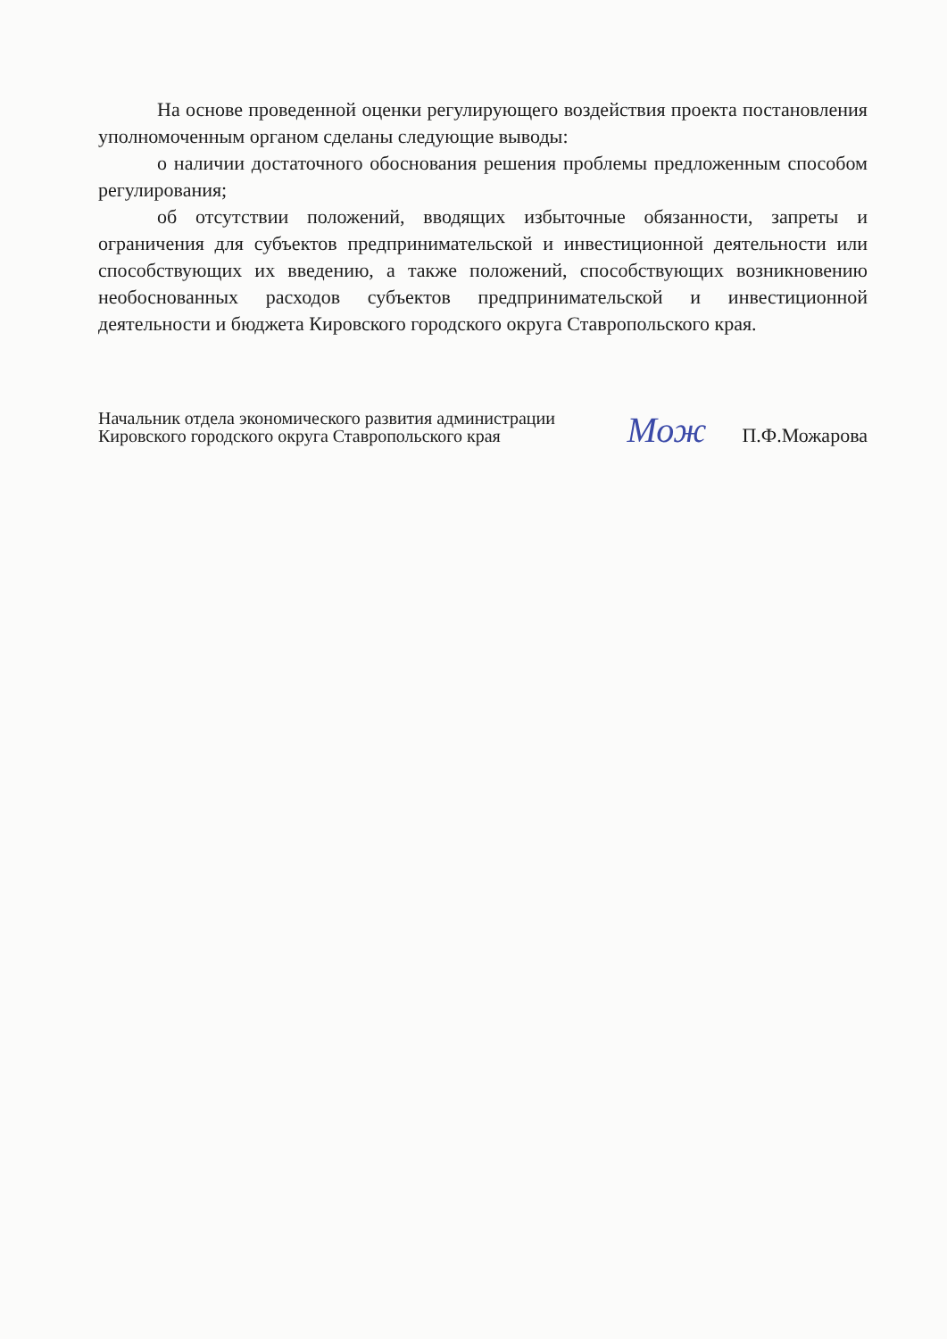На основе проведенной оценки регулирующего воздействия проекта постановления уполномоченным органом сделаны следующие выводы:
о наличии достаточного обоснования решения проблемы предложенным способом регулирования;
об отсутствии положений, вводящих избыточные обязанности, запреты и ограничения для субъектов предпринимательской и инвестиционной деятельности или способствующих их введению, а также положений, способствующих возникновению необоснованных расходов субъектов предпринимательской и инвестиционной деятельности и бюджета Кировского городского округа Ставропольского края.
Начальник отдела экономического развития администрации Кировского городского округа Ставропольского края
Мож П.Ф.Можарова